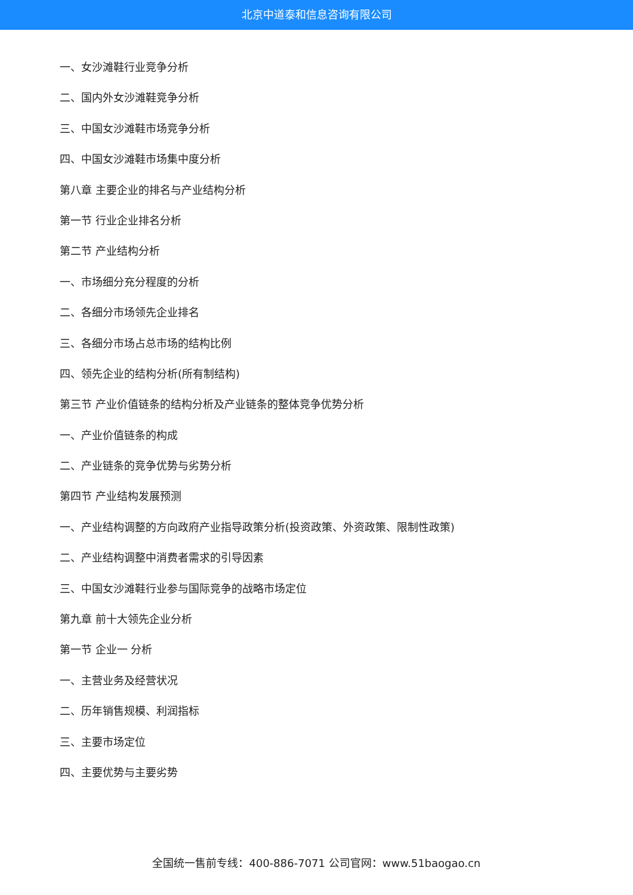北京中道泰和信息咨询有限公司
一、女沙滩鞋行业竞争分析
二、国内外女沙滩鞋竞争分析
三、中国女沙滩鞋市场竞争分析
四、中国女沙滩鞋市场集中度分析
第八章 主要企业的排名与产业结构分析
第一节 行业企业排名分析
第二节 产业结构分析
一、市场细分充分程度的分析
二、各细分市场领先企业排名
三、各细分市场占总市场的结构比例
四、领先企业的结构分析(所有制结构)
第三节 产业价值链条的结构分析及产业链条的整体竞争优势分析
一、产业价值链条的构成
二、产业链条的竞争优势与劣势分析
第四节 产业结构发展预测
一、产业结构调整的方向政府产业指导政策分析(投资政策、外资政策、限制性政策)
二、产业结构调整中消费者需求的引导因素
三、中国女沙滩鞋行业参与国际竞争的战略市场定位
第九章 前十大领先企业分析
第一节 企业一 分析
一、主营业务及经营状况
二、历年销售规模、利润指标
三、主要市场定位
四、主要优势与主要劣势
全国统一售前专线：400-886-7071 公司官网：www.51baogao.cn